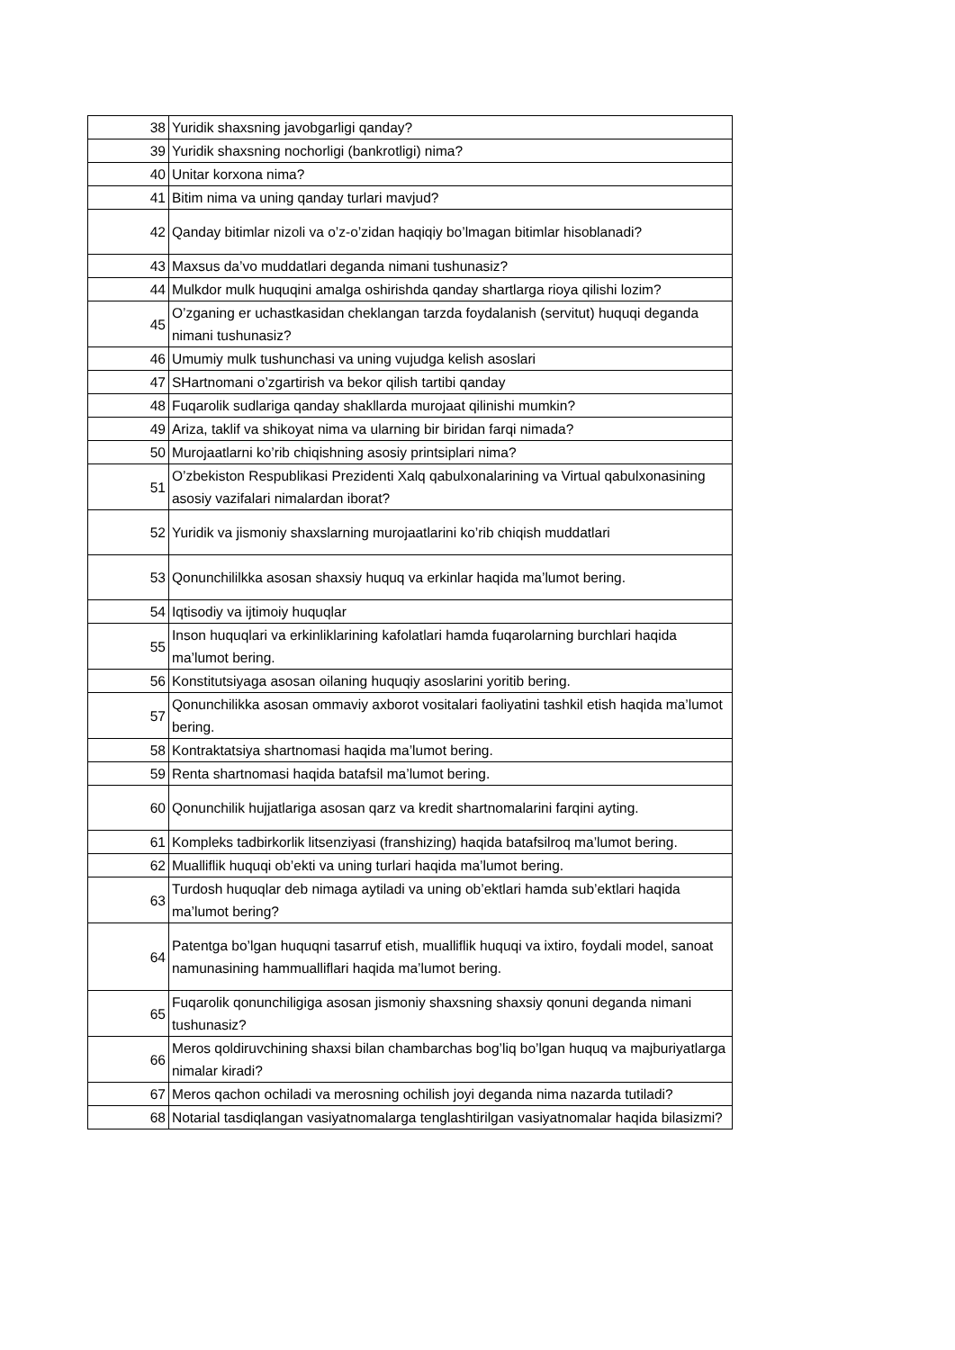| 38 | Yuridik shaxsning javobgarligi qanday? |
| 39 | Yuridik shaxsning nochorligi (bankrotligi) nima? |
| 40 | Unitar korxona nima? |
| 41 | Bitim nima va uning qanday turlari mavjud? |
| 42 | Qanday bitimlar nizoli va o’z-o’zidan haqiqiy bo’lmagan bitimlar hisoblanadi? |
| 43 | Maxsus da’vo muddatlari deganda nimani tushunasiz? |
| 44 | Mulkdor mulk huquqini amalga oshirishda qanday shartlarga rioya qilishi lozim? |
| 45 | O’zganing er uchastkasidan cheklangan tarzda foydalanish (servitut) huquqi deganda nimani tushunasiz? |
| 46 | Umumiy mulk tushunchasi va uning vujudga kelish asoslari |
| 47 | SHartnomani o’zgartirish va bekor qilish tartibi qanday |
| 48 | Fuqarolik sudlariga qanday shakllarda murojaat qilinishi mumkin? |
| 49 | Ariza, taklif va shikoyat nima va ularning bir biridan farqi nimada? |
| 50 | Murojaatlarni ko’rib chiqishning asosiy printsiplari nima? |
| 51 | O’zbekiston Respublikasi Prezidenti Xalq qabulxonalarining va Virtual qabulxonasining asosiy vazifalari nimalardan iborat? |
| 52 | Yuridik va jismoniy shaxslarning murojaatlarini ko’rib chiqish muddatlari |
| 53 | Qonunchililkka asosan shaxsiy huquq va erkinlar haqida ma’lumot bering. |
| 54 | Iqtisodiy va ijtimoiy huquqlar |
| 55 | Inson huquqlari va erkinliklarining kafolatlari hamda fuqarolarning burchlari haqida ma’lumot bering. |
| 56 | Konstitutsiyaga asosan oilaning huquqiy asoslarini yoritib bering. |
| 57 | Qonunchilikka asosan ommaviy axborot vositalari faoliyatini tashkil etish haqida ma’lumot bering. |
| 58 | Kontraktatsiya shartnomasi haqida ma’lumot bering. |
| 59 | Renta shartnomasi haqida batafsil ma’lumot bering. |
| 60 | Qonunchilik hujjatlariga asosan qarz va kredit shartnomalarini farqini ayting. |
| 61 | Kompleks tadbirkorlik litsenziyasi (franshizing) haqida batafsilroq ma’lumot bering. |
| 62 | Mualliflik huquqi ob’ekti va uning turlari haqida ma’lumot bering. |
| 63 | Turdosh huquqlar deb nimaga aytiladi va uning ob’ektlari hamda sub’ektlari haqida ma’lumot bering? |
| 64 | Patentga bo’lgan huquqni tasarruf etish, mualliflik huquqi va ixtiro, foydali model, sanoat namunasining hammualliflari haqida ma’lumot bering. |
| 65 | Fuqarolik qonunchiligiga asosan jismoniy shaxsning shaxsiy qonuni deganda nimani tushunasiz? |
| 66 | Meros qoldiruvchining shaxsi bilan chambarchas bog’liq bo’lgan huquq va majburiyatlarga nimalar kiradi? |
| 67 | Meros qachon ochiladi va merosning ochilish joyi deganda nima nazarda tutiladi? |
| 68 | Notarial tasdiqlangan vasiyatnomalarga tenglashtirilgan vasiyatnomalar haqida bilasizmi? |